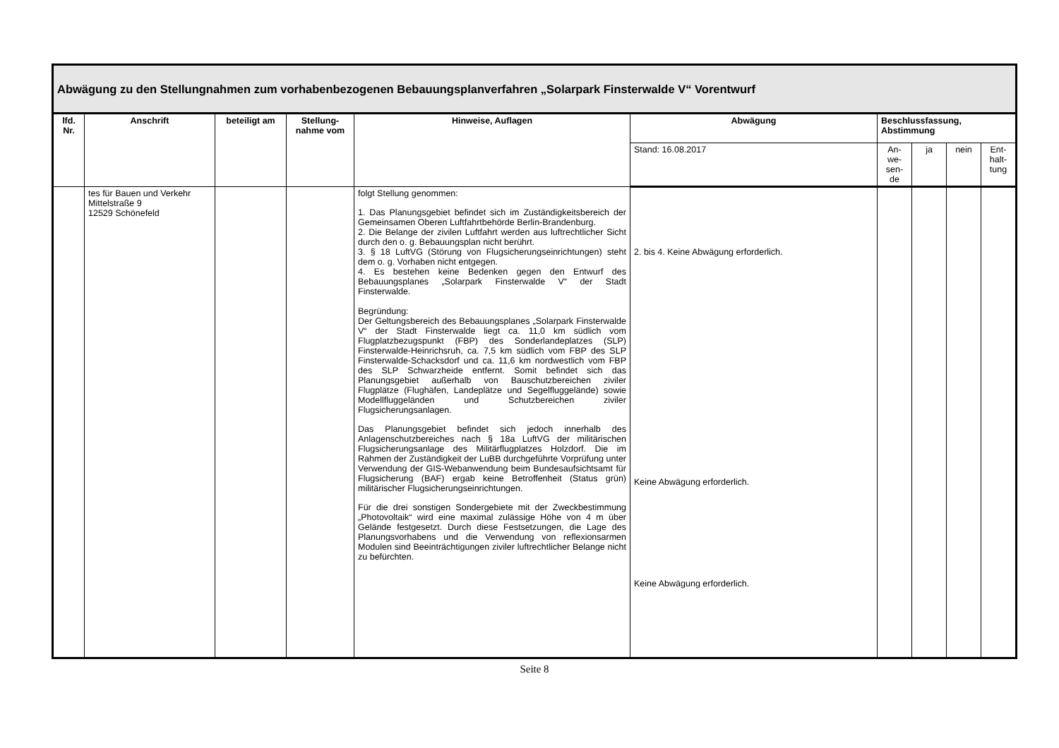| Abwägung zu den Stellungnahmen zum vorhabenbezogenen Bebauungsplanverfahren „Solarpark Finsterwalde V“ Vorentwurf | | | | | | | | | |
| --- | --- | --- | --- | --- | --- | --- | --- | --- | --- |
| lfd. Nr. | Anschrift | beteiligt am | Stellung-nahme vom | Hinweise, Auflagen | Abwägung | Beschlussfassung, Abstimmung | | | |
| | | | | | Stand: 16.08.2017 | An- we- sen- de | ja | nein | Ent- halt- tung |
| | tes für Bauen und Verkehr Mittelstraße 9 12529 Schönefeld | | | folgt Stellung genommen: 1. Das Planungsgebiet befindet sich im Zuständigkeitsbereich der Gemeinsamen Oberen Luftfahrtbehörde Berlin-Brandenburg. 2. Die Belange der zivilen Luftfahrt werden aus luftrechtlicher Sicht durch den o. g. Bebauungsplan nicht berührt. 3. § 18 LuftVG (Störung von Flugsicherungseinrichtungen) steht dem o. g. Vorhaben nicht entgegen. 4. Es bestehen keine Bedenken gegen den Entwurf des Bebauungsplanes „Solarpark Finsterwalde V“ der Stadt Finsterwalde. Begründung: Der Geltungsbereich des Bebauungsplanes „Solarpark Finsterwalde V“ der Stadt Finsterwalde liegt ca. 11,0 km südlich vom Flugplatzbezugspunkt (FBP) des Sonderlandeplatzes (SLP) Finsterwalde-Heinrichsruh, ca. 7,5 km südlich vom FBP des SLP Finsterwalde-Schacksdorf und ca. 11,6 km nordwestlich vom FBP des SLP Schwarzheide entfernt. Somit befindet sich das Planungsgebiet außerhalb von Bauschutzbereichen ziviler Flugplätze (Flughäfen, Landeplätze und Segelfluggelände) sowie Modellfluggeländen und Schutzbereichen ziviler Flugsicherungsanlagen. Das Planungsgebiet befindet sich jedoch innerhalb des Anlagenschutzbereiches nach § 18a LuftVG der militärischen Flugsicherungsanlage des Militärflugplatzes Holzdorf. Die im Rahmen der Zuständigkeit der LuBB durchgeführte Vorprüfung unter Verwendung der GIS-Webanwendung beim Bundesaufsichtsamt für Flugsicherung (BAF) ergab keine Betroffenheit (Status grün) militärischer Flugsicherungseinrichtungen. Für die drei sonstigen Sondergebiete mit der Zweckbestimmung „Photovoltaik“ wird eine maximal zulässige Höhe von 4 m über Gelände festgesetzt. Durch diese Festsetzungen, die Lage des Planungsvorhabens und die Verwendung von reflexionsarmen Modulen sind Beeinträchtigungen ziviler luftrechtlicher Belange nicht zu befürchten. | 2. bis 4. Keine Abwägung erforderlich. Keine Abwägung erforderlich. Keine Abwägung erforderlich. | | | | |
Seite 8